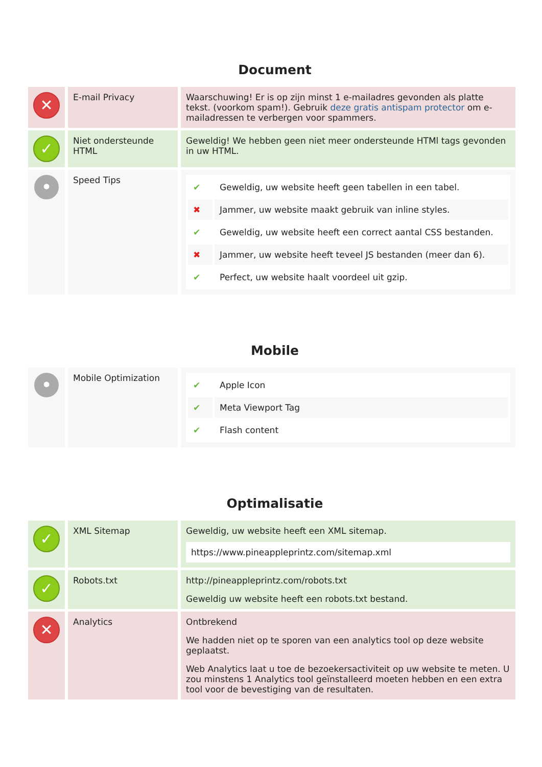Document
| ✕ | E-mail Privacy | Waarschuwing! Er is op zijn minst 1 e-mailadres gevonden als platte tekst. (voorkom spam!). Gebruik deze gratis antispam protector om e-mailadressen te verbergen voor spammers. |
| ✓ | Niet ondersteunde HTML | Geweldig! We hebben geen niet meer ondersteunde HTMl tags gevonden in uw HTML. |
| • | Speed Tips | / ✔ / Geweldig, uw website heeft geen tabellen in een tabel. / / ✖ / Jammer, uw website maakt gebruik van inline styles. / / ✔ / Geweldig, uw website heeft een correct aantal CSS bestanden. / / ✖ / Jammer, uw website heeft teveel JS bestanden (meer dan 6). / / ✔ / Perfect, uw website haalt voordeel uit gzip. / |
Mobile
| • | Mobile Optimization | / ✔ / Apple Icon / / ✔ / Meta Viewport Tag / / ✔ / Flash content / |
Optimalisatie
| ✓ | XML Sitemap | Geweldig, uw website heeft een XML sitemap. https://www.pineappleprintz.com/sitemap.xml |
| ✓ | Robots.txt | http://pineappleprintz.com/robots.txt Geweldig uw website heeft een robots.txt bestand. |
| ✕ | Analytics | Ontbrekend We hadden niet op te sporen van een analytics tool op deze website geplaatst. Web Analytics laat u toe de bezoekersactiviteit op uw website te meten. U zou minstens 1 Analytics tool geïnstalleerd moeten hebben en een extra tool voor de bevestiging van de resultaten. |